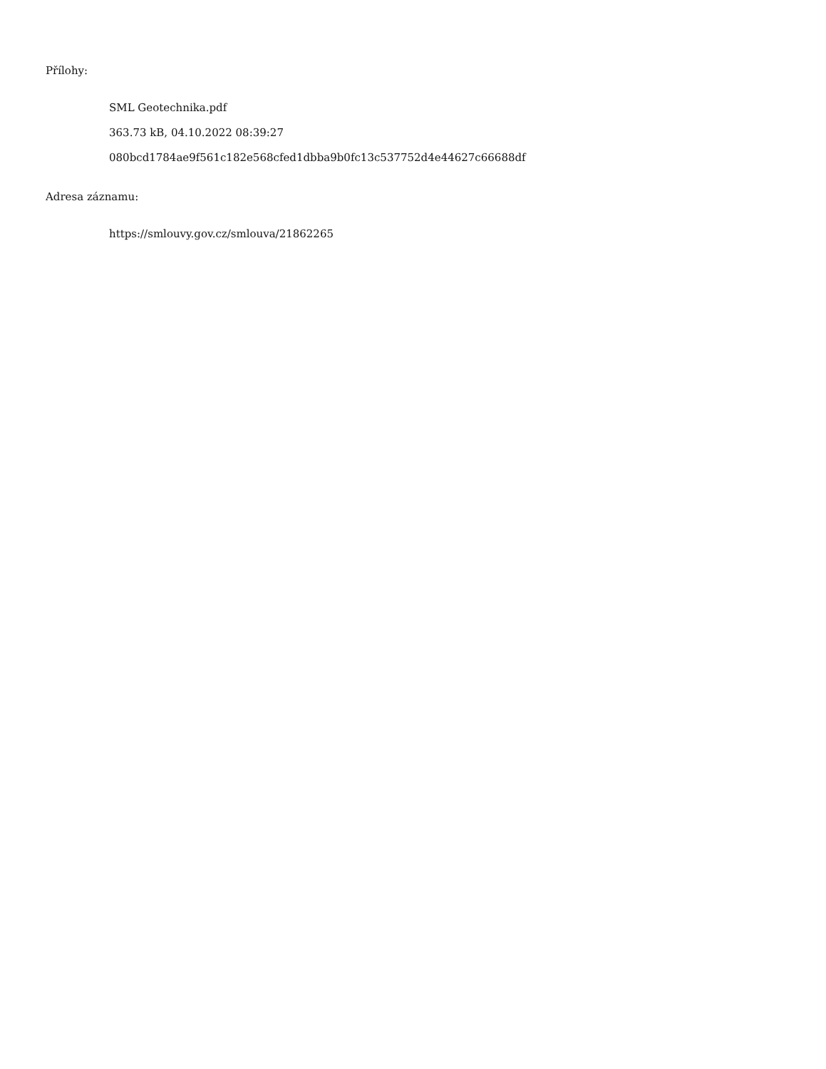Přílohy:
SML Geotechnika.pdf
363.73 kB, 04.10.2022 08:39:27
080bcd1784ae9f561c182e568cfed1dbba9b0fc13c537752d4e44627c66688df
Adresa záznamu:
https://smlouvy.gov.cz/smlouva/21862265